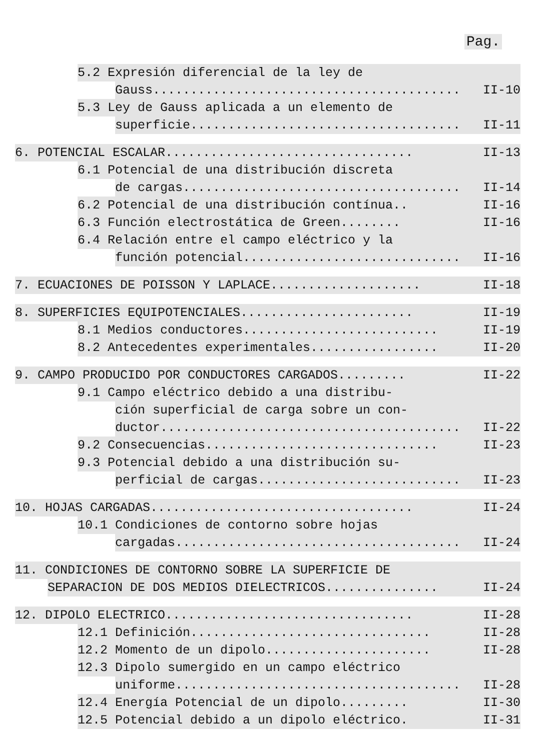Pag.
5.2 Expresión diferencial de la ley de
Gauss......................................... II-10
5.3 Ley de Gauss aplicada a un elemento de
superficie.................................... II-11
6. POTENCIAL ESCALAR................................. II-13
6.1 Potencial de una distribución discreta
de cargas..................................... II-14
6.2 Potencial de una distribución contínua.. II-16
6.3 Función electrostática de Green........ II-16
6.4 Relación entre el campo eléctrico y la
función potencial............................. II-16
7. ECUACIONES DE POISSON Y LAPLACE.................... II-18
8. SUPERFICIES EQUIPOTENCIALES....................... II-19
8.1 Medios conductores.......................... II-19
8.2 Antecedentes experimentales................. II-20
9. CAMPO PRODUCIDO POR CONDUCTORES CARGADOS......... II-22
9.1 Campo eléctrico debido a una distribu-
ción superficial de carga sobre un con-
ductor........................................ II-22
9.2 Consecuencias............................... II-23
9.3 Potencial debido a una distribución su-
perficial de cargas........................... II-23
10. HOJAS CARGADAS................................... II-24
10.1 Condiciones de contorno sobre hojas
cargadas...................................... II-24
11. CONDICIONES DE CONTORNO SOBRE LA SUPERFICIE DE
SEPARACION DE DOS MEDIOS DIELECTRICOS............... II-24
12. DIPOLO ELECTRICO................................. II-28
12.1 Definición................................ II-28
12.2 Momento de un dipolo...................... II-28
12.3 Dipolo sumergido en un campo eléctrico
uniforme...................................... II-28
12.4 Energía Potencial de un dipolo......... II-30
12.5 Potencial debido a un dipolo eléctrico. II-31